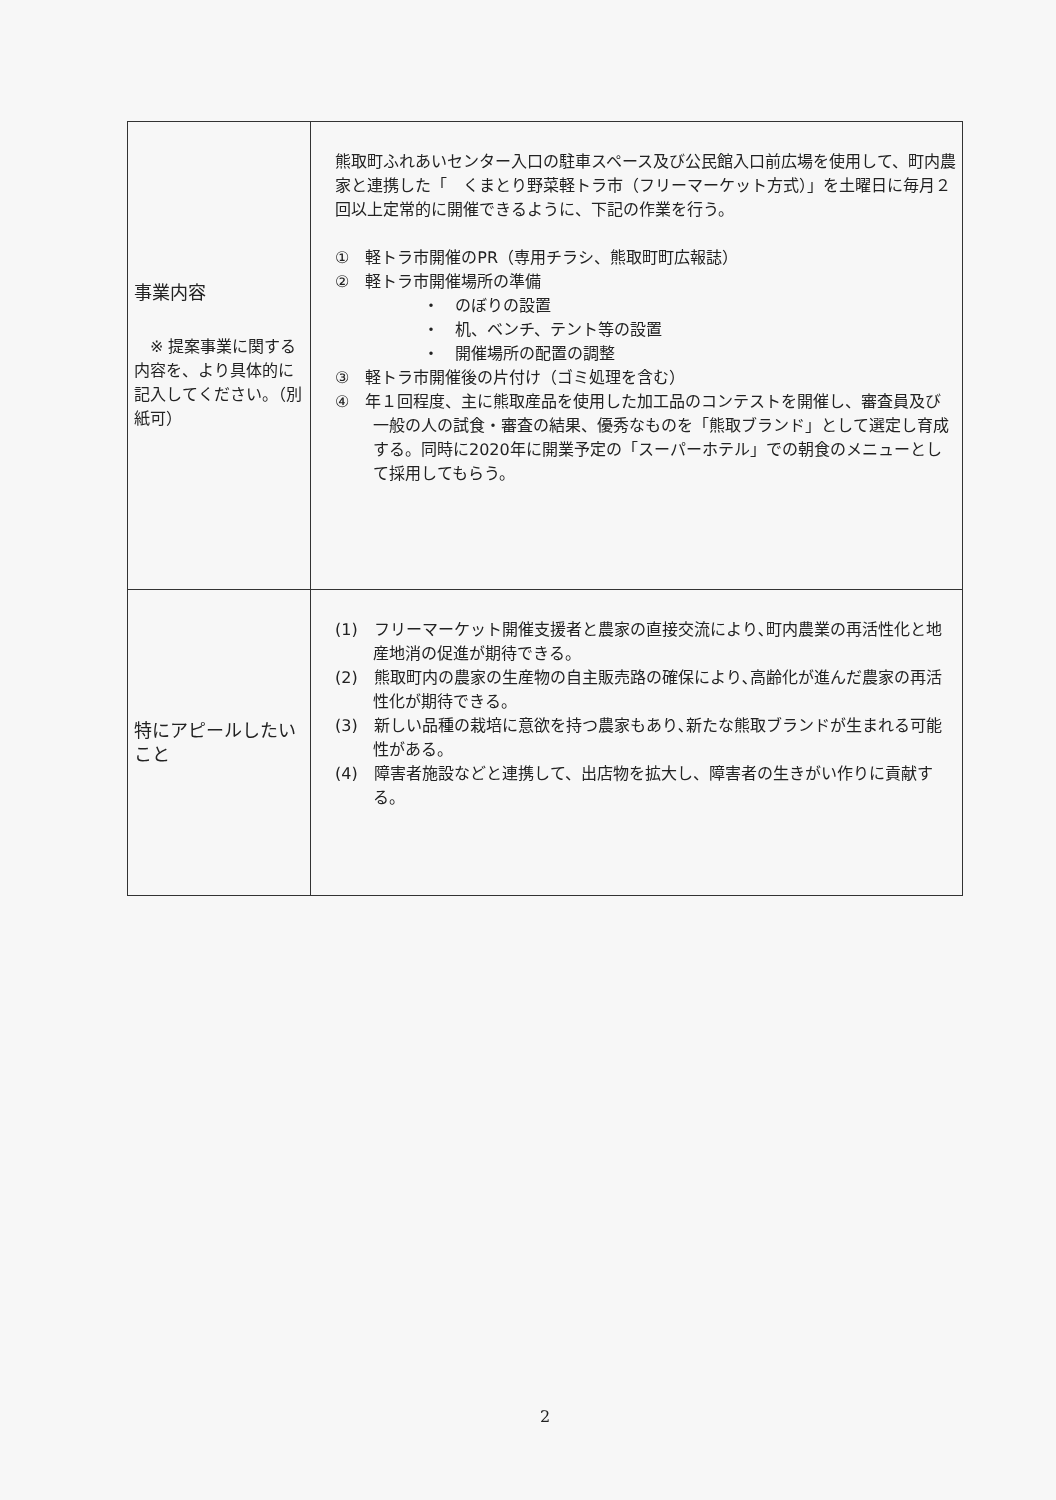| 事業内容 ※ 提案事業に関する内容を、より具体的に記入してください。（別紙可） | 熊取町ふれあいセンター入口の駐車スペース及び公民館入口前広場を使用して、町内農家と連携した「 くまとり野菜軽トラ市（フリーマーケット方式）」を土曜日に毎月２回以上定常的に開催できるように、下記の作業を行う。 ① 軽トラ市開催のPR（専用チラシ、熊取町町広報誌） ② 軽トラ市開催場所の準備 ・ のぼりの設置 ・ 机、ベンチ、テント等の設置 ・ 開催場所の配置の調整 ③ 軽トラ市開催後の片付け（ゴミ処理を含む） ④ 年１回程度、主に熊取産品を使用した加工品のコンテストを開催し、審査員及び一般の人の試食・審査の結果、優秀なものを「熊取ブランド」として選定し育成する。同時に2020年に開業予定の「スーパーホテル」での朝食のメニューとして採用してもらう。 |
| 特にアピールしたいこと | (1) フリーマーケット開催支援者と農家の直接交流により､町内農業の再活性化と地産地消の促進が期待できる。 (2) 熊取町内の農家の生産物の自主販売路の確保により､高齢化が進んだ農家の再活性化が期待できる。 (3) 新しい品種の栽培に意欲を持つ農家もあり､新たな熊取ブランドが生まれる可能性がある。 (4) 障害者施設などと連携して、出店物を拡大し、障害者の生きがい作りに貢献する。 |
2